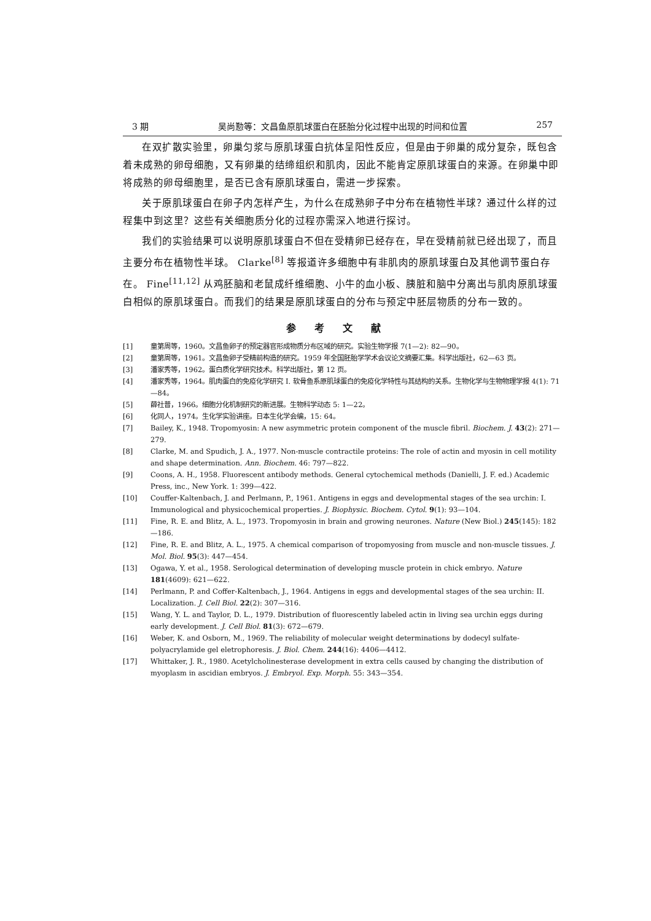3 期 吴尚懃等：文昌鱼原肌球蛋白在胚胎分化过程中出现的时间和位置 257
在双扩散实验里，卵巢匀浆与原肌球蛋白抗体呈阳性反应，但是由于卵巢的成分复杂，既包含着未成熟的卵母细胞，又有卵巢的结缔组织和肌肉，因此不能肯定原肌球蛋白的来源。在卵巢中即将成熟的卵母细胞里，是否已含有原肌球蛋白，需进一步探索。
关于原肌球蛋白在卵子内怎样产生，为什么在成熟卵子中分布在植物性半球？通过什么样的过程集中到这里？这些有关细胞质分化的过程亦需深入地进行探讨。
我们的实验结果可以说明原肌球蛋白不但在受精卵已经存在，早在受精前就已经出现了，而且主要分布在植物性半球。 Clarke<sup>[8]</sup> 等报道许多细胞中有非肌肉的原肌球蛋白及其他调节蛋白存在。 Fine<sup>[11,12]</sup> 从鸡胚脑和老鼠成纤维细胞、小牛的血小板、胰脏和脑中分离出与肌肉原肌球蛋白相似的原肌球蛋白。而我们的结果是原肌球蛋白的分布与预定中胚层物质的分布一致的。
参考文献
[1] 童第周等，1960。文昌鱼卵子的预定器官形成物质分布区域的研究。实验生物学报 7(1—2): 82—90。
[2] 童第周等，1961。文昌鱼卵子受精前构造的研究。1959 年全国胚胎学学术会议论文摘要汇集。科学出版社，62—63 页。
[3] 潘家秀等，1962。蛋白质化学研究技术。科学出版社，第 12 页。
[4] 潘家秀等，1964。肌肉蛋白的免疫化学研究 I. 软骨鱼系原肌球蛋白的免疫化学特性与其结构的关系。生物化学与生物物理学报 4(1): 71—84。
[5] 薛社普，1966。细胞分化机制研究的新进展。生物科学动态 5: 1—22。
[6] 化同人，1974。生化学实验讲座。日本生化学会编，15: 64。
[7] Bailey, K., 1948. Tropomyosin: A new asymmetric protein component of the muscle fibril. Biochem. J. 43(2): 271—279.
[8] Clarke, M. and Spudich, J. A., 1977. Non-muscle contractile proteins: The role of actin and myosin in cell motility and shape determination. Ann. Biochem. 46: 797—822.
[9] Coons, A. H., 1958. Fluorescent antibody methods. General cytochemical methods (Danielli, J. F. ed.) Academic Press, inc., New York. 1: 399—422.
[10] Couffer-Kaltenbach, J. and Perlmann, P., 1961. Antigens in eggs and developmental stages of the sea urchin: I. Immunological and physicochemical properties. J. Biophysic. Biochem. Cytol. 9(1): 93—104.
[11] Fine, R. E. and Blitz, A. L., 1973. Tropomyosin in brain and growing neurones. Nature (New Biol.) 245(145): 182—186.
[12] Fine, R. E. and Blitz, A. L., 1975. A chemical comparison of tropomyosing from muscle and non-muscle tissues. J. Mol. Biol. 95(3): 447—454.
[13] Ogawa, Y. et al., 1958. Serological determination of developing muscle protein in chick embryo. Nature 181(4609): 621—622.
[14] Perlmann, P. and Coffer-Kaltenbach, J., 1964. Antigens in eggs and developmental stages of the sea urchin: II. Localization. J. Cell Biol. 22(2): 307—316.
[15] Wang, Y. L. and Taylor, D. L., 1979. Distribution of fluorescently labeled actin in living sea urchin eggs during early development. J. Cell Biol. 81(3): 672—679.
[16] Weber, K. and Osborn, M., 1969. The reliability of molecular weight determinations by dodecyl sulfate-polyacrylamide gel eletrophoresis. J. Biol. Chem. 244(16): 4406—4412.
[17] Whittaker, J. R., 1980. Acetylcholinesterase development in extra cells caused by changing the distribution of myoplasm in ascidian embryos. J. Embryol. Exp. Morph. 55: 343—354.